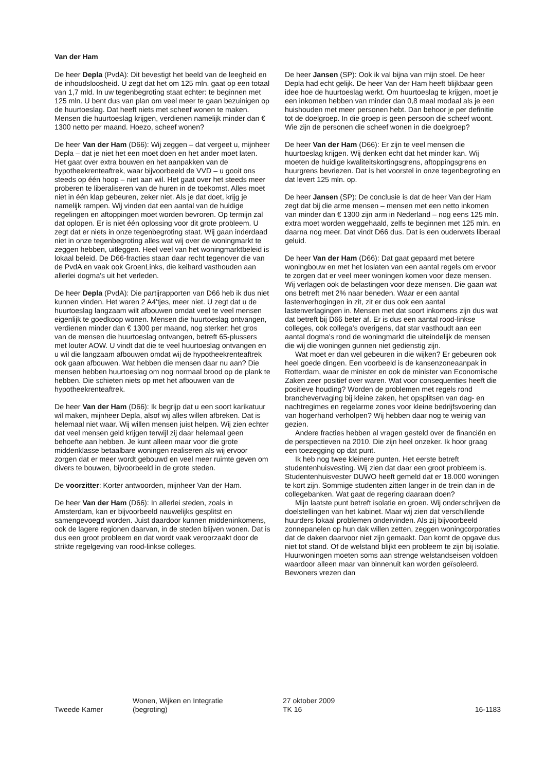Van der Ham
De heer Depla (PvdA): Dit bevestigt het beeld van de leegheid en de inhoudsloosheid. U zegt dat het om 125 mln. gaat op een totaal van 1,7 mld. In uw tegenbegroting staat echter: te beginnen met 125 mln. U bent dus van plan om veel meer te gaan bezuinigen op de huurtoeslag. Dat heeft niets met scheef wonen te maken. Mensen die huurtoeslag krijgen, verdienen namelijk minder dan € 1300 netto per maand. Hoezo, scheef wonen?
De heer Van der Ham (D66): Wij zeggen – dat vergeet u, mijnheer Depla – dat je niet het een moet doen en het ander moet laten. Het gaat over extra bouwen en het aanpakken van de hypotheekrenteaftrek, waar bijvoorbeeld de VVD – u gooit ons steeds op één hoop – niet aan wil. Het gaat over het steeds meer proberen te liberaliseren van de huren in de toekomst. Alles moet niet in één klap gebeuren, zeker niet. Als je dat doet, krijg je namelijk rampen. Wij vinden dat een aantal van de huidige regelingen en aftoppingen moet worden bevroren. Op termijn zal dat oplopen. Er is niet één oplossing voor dit grote probleem. U zegt dat er niets in onze tegenbegroting staat. Wij gaan inderdaad niet in onze tegenbegroting alles wat wij over de woningmarkt te zeggen hebben, uitleggen. Heel veel van het woningmarktbeleid is lokaal beleid. De D66-fracties staan daar recht tegenover die van de PvdA en vaak ook GroenLinks, die keihard vasthouden aan allerlei dogma's uit het verleden.
De heer Depla (PvdA): Die partijrapporten van D66 heb ik dus niet kunnen vinden. Het waren 2 A4'tjes, meer niet. U zegt dat u de huurtoeslag langzaam wilt afbouwen omdat veel te veel mensen eigenlijk te goedkoop wonen. Mensen die huurtoeslag ontvangen, verdienen minder dan € 1300 per maand, nog sterker: het gros van de mensen die huurtoeslag ontvangen, betreft 65-plussers met louter AOW. U vindt dat die te veel huurtoeslag ontvangen en u wil die langzaam afbouwen omdat wij de hypotheekrenteaftrek ook gaan afbouwen. Wat hebben die mensen daar nu aan? Die mensen hebben huurtoeslag om nog normaal brood op de plank te hebben. Die schieten niets op met het afbouwen van de hypotheekrenteaftrek.
De heer Van der Ham (D66): Ik begrijp dat u een soort karikatuur wil maken, mijnheer Depla, alsof wij alles willen afbreken. Dat is helemaal niet waar. Wij willen mensen juist helpen. Wij zien echter dat veel mensen geld krijgen terwijl zij daar helemaal geen behoefte aan hebben. Je kunt alleen maar voor die grote middenklasse betaalbare woningen realiseren als wij ervoor zorgen dat er meer wordt gebouwd en veel meer ruimte geven om divers te bouwen, bijvoorbeeld in de grote steden.
De voorzitter: Korter antwoorden, mijnheer Van der Ham.
De heer Van der Ham (D66): In allerlei steden, zoals in Amsterdam, kan er bijvoorbeeld nauwelijks gesplitst en samengevoegd worden. Juist daardoor kunnen middeninkomens, ook de lagere regionen daarvan, in de steden blijven wonen. Dat is dus een groot probleem en dat wordt vaak veroorzaakt door de strikte regelgeving van rood-linkse colleges.
De heer Jansen (SP): Ook ik val bijna van mijn stoel. De heer Depla had echt gelijk. De heer Van der Ham heeft blijkbaar geen idee hoe de huurtoeslag werkt. Om huurtoeslag te krijgen, moet je een inkomen hebben van minder dan 0,8 maal modaal als je een huishouden met meer personen hebt. Dan behoor je per definitie tot de doelgroep. In die groep is geen persoon die scheef woont. Wie zijn de personen die scheef wonen in die doelgroep?
De heer Van der Ham (D66): Er zijn te veel mensen die huurtoeslag krijgen. Wij denken echt dat het minder kan. Wij moeten de huidige kwaliteitskortingsgrens, aftoppingsgrens en huurgrens bevriezen. Dat is het voorstel in onze tegenbegroting en dat levert 125 mln. op.
De heer Jansen (SP): De conclusie is dat de heer Van der Ham zegt dat bij die arme mensen – mensen met een netto inkomen van minder dan € 1300 zijn arm in Nederland – nog eens 125 mln. extra moet worden weggehaald, zelfs te beginnen met 125 mln. en daarna nog meer. Dat vindt D66 dus. Dat is een ouderwets liberaal geluid.
De heer Van der Ham (D66): Dat gaat gepaard met betere woningbouw en met het loslaten van een aantal regels om ervoor te zorgen dat er veel meer woningen komen voor deze mensen. Wij verlagen ook de belastingen voor deze mensen. Die gaan wat ons betreft met 2% naar beneden. Waar er een aantal lastenverhogingen in zit, zit er dus ook een aantal lastenverlagingen in. Mensen met dat soort inkomens zijn dus wat dat betreft bij D66 beter af. Er is dus een aantal rood-linkse colleges, ook collega's overigens, dat star vasthoudt aan een aantal dogma's rond de woningmarkt die uiteindelijk de mensen die wij die woningen gunnen niet gedienstig zijn.
Wat moet er dan wel gebeuren in die wijken? Er gebeuren ook heel goede dingen. Een voorbeeld is de kansenzoneaanpak in Rotterdam, waar de minister en ook de minister van Economische Zaken zeer positief over waren. Wat voor consequenties heeft die positieve houding? Worden de problemen met regels rond branchevervaging bij kleine zaken, het opsplitsen van dag- en nachtregimes en regelarme zones voor kleine bedrijfsvoering dan van hogerhand verholpen? Wij hebben daar nog te weinig van gezien.
Andere fracties hebben al vragen gesteld over de financiën en de perspectieven na 2010. Die zijn heel onzeker. Ik hoor graag een toezegging op dat punt.
Ik heb nog twee kleinere punten. Het eerste betreft studentenhuisvesting. Wij zien dat daar een groot probleem is. Studentenhuisvester DUWO heeft gemeld dat er 18.000 woningen te kort zijn. Sommige studenten zitten langer in de trein dan in de collegebanken. Wat gaat de regering daaraan doen?
Mijn laatste punt betreft isolatie en groen. Wij onderschrijven de doelstellingen van het kabinet. Maar wij zien dat verschillende huurders lokaal problemen ondervinden. Als zij bijvoorbeeld zonnepanelen op hun dak willen zetten, zeggen woningcorporaties dat de daken daarvoor niet zijn gemaakt. Dan komt de opgave dus niet tot stand. Of de welstand blijkt een probleem te zijn bij isolatie. Huurwoningen moeten soms aan strenge welstandseisen voldoen waardoor alleen maar van binnenuit kan worden geïsoleerd. Bewoners vrezen dan
Tweede Kamer
Wonen, Wijken en Integratie
(begroting)
27 oktober 2009
TK 16
16-1183